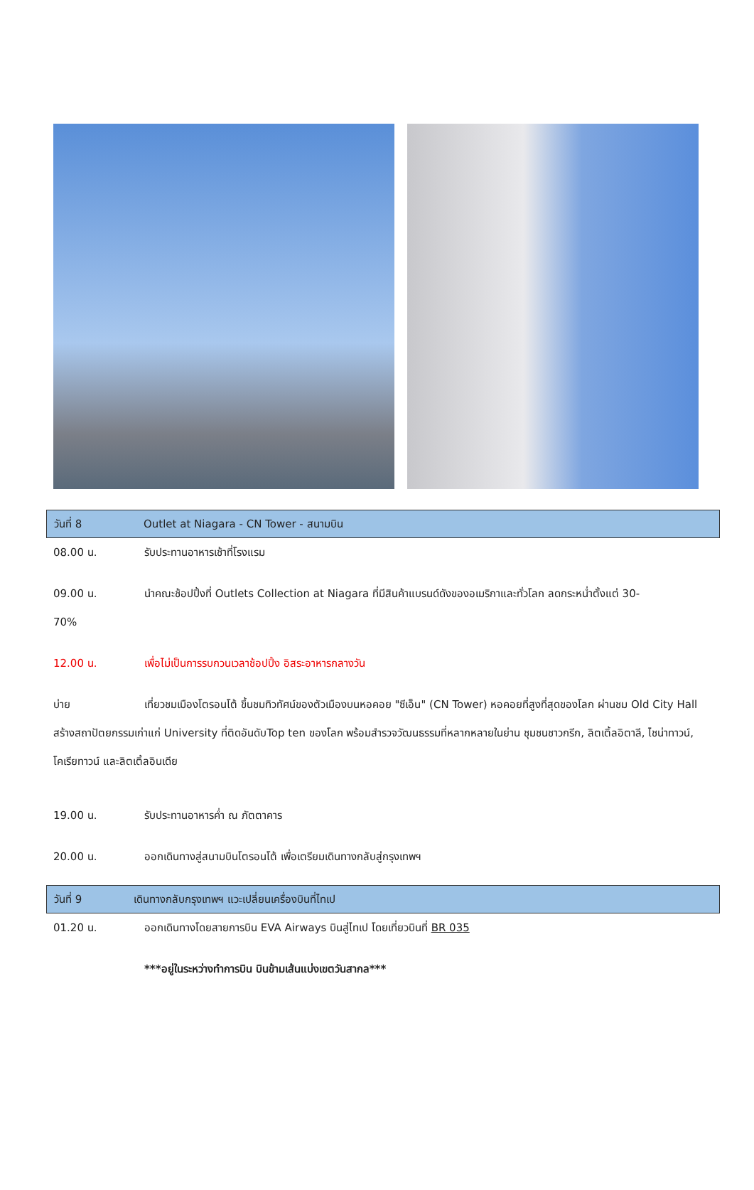วันที่ 8 Outlet at Niagara - CN Tower - สนามบิน
08.00 น. รับประทานอาหารเช้าที่โรงแรม
09.00 น. นำคณะช้อปปิ้งที่ Outlets Collection at Niagara ที่มีสินค้าแบรนด์ดังของอเมริกาและทั่วโลก ลดกระหน่ำตั้งแต่ 30-
70%
12.00 น. เพื่อไม่เป็นการรบกวนเวลาช้อปปิ้ง อิสระอาหารกลางวัน
บ่าย เที่ยวชมเมืองโตรอนโต้ ขึ้นชมทิวทัศน์ของตัวเมืองบนหอคอย "ซีเอ็น" (CN Tower) หอคอยที่สูงที่สุดของโลก ผ่านชม Old City Hall สร้างสถาปัตยกรรมเก่าแก่ University ที่ติดอันดับTop ten ของโลก พร้อมสำรวจวัฒนธรรมที่หลากหลายในย่าน ชุมชนชาวกรีก, ลิตเติ้ลอิตาลี, ไชน่าทาวน์, โคเรียทาวน์ และลิตเติ้ลอินเดีย
19.00 น. รับประทานอาหารค่ำ ณ ภัตตาคาร
20.00 น. ออกเดินทางสู่สนามบินโตรอนโต้ เพื่อเตรียมเดินทางกลับสู่กรุงเทพฯ
วันที่ 9 เดินทางกลับกรุงเทพฯ แวะเปลี่ยนเครื่องบินที่ไทเป
01.20 น. ออกเดินทางโดยสายการบิน EVA Airways บินสู่ไทเป โดยเที่ยวบินที่ BR 035
***อยู่ในระหว่างทำการบิน บินข้ามเส้นแบ่งเขตวันสากล***